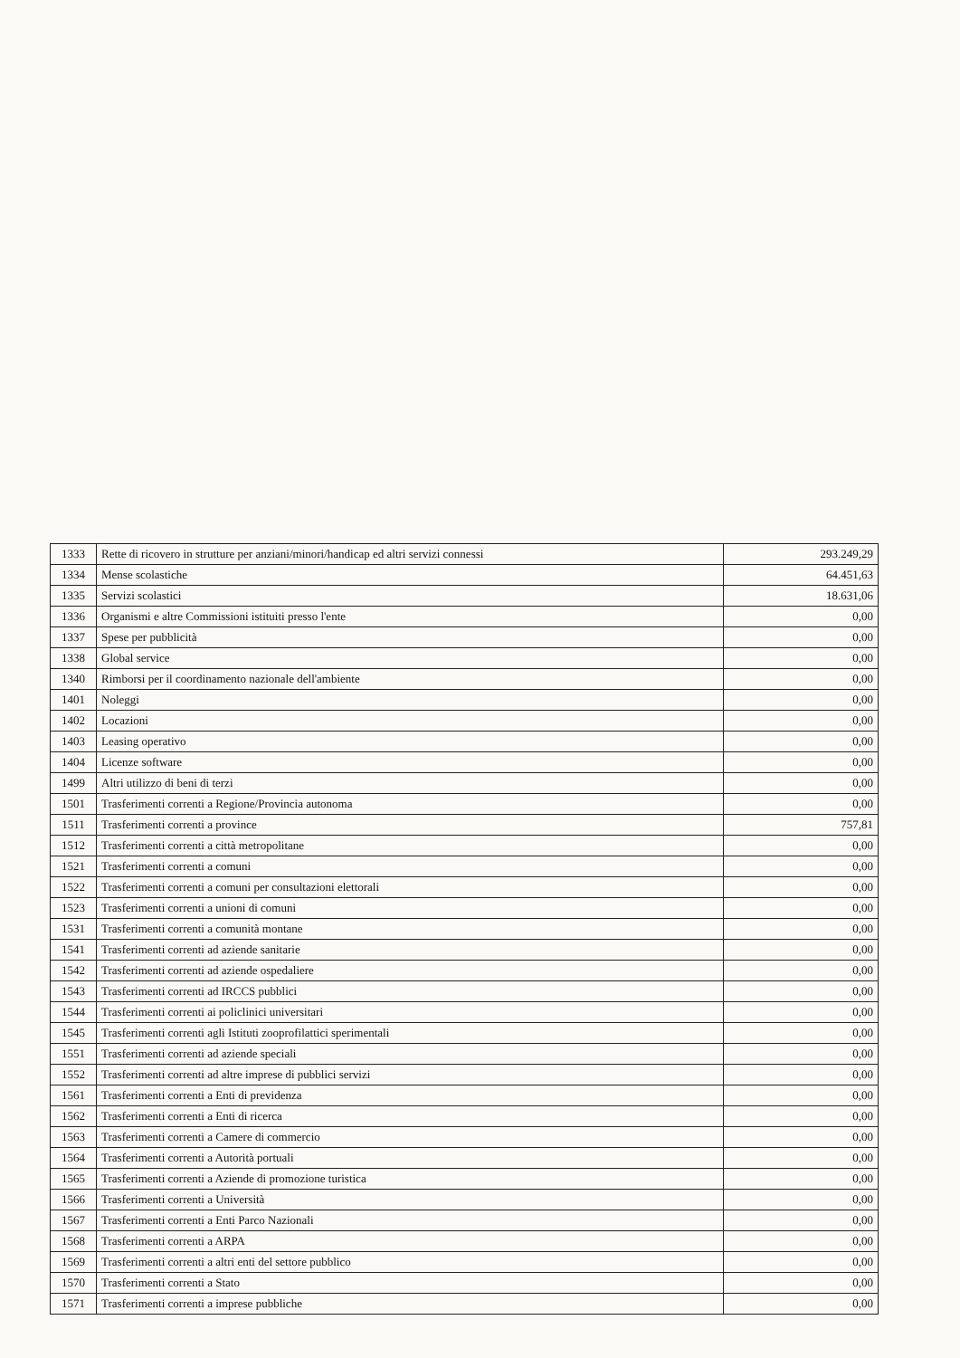| 1333 | Rette di ricovero in strutture per anziani/minori/handicap ed altri servizi connessi | 293.249,29 |
| 1334 | Mense scolastiche | 64.451,63 |
| 1335 | Servizi scolastici | 18.631,06 |
| 1336 | Organismi e altre Commissioni istituiti presso l'ente | 0,00 |
| 1337 | Spese per pubblicità | 0,00 |
| 1338 | Global service | 0,00 |
| 1340 | Rimborsi per il coordinamento nazionale dell'ambiente | 0,00 |
| 1401 | Noleggi | 0,00 |
| 1402 | Locazioni | 0,00 |
| 1403 | Leasing operativo | 0,00 |
| 1404 | Licenze software | 0,00 |
| 1499 | Altri utilizzo di beni di terzi | 0,00 |
| 1501 | Trasferimenti correnti a Regione/Provincia autonoma | 0,00 |
| 1511 | Trasferimenti correnti a province | 757,81 |
| 1512 | Trasferimenti correnti a città metropolitane | 0,00 |
| 1521 | Trasferimenti correnti a comuni | 0,00 |
| 1522 | Trasferimenti correnti a comuni per consultazioni elettorali | 0,00 |
| 1523 | Trasferimenti correnti a unioni di comuni | 0,00 |
| 1531 | Trasferimenti correnti a comunità montane | 0,00 |
| 1541 | Trasferimenti correnti ad aziende sanitarie | 0,00 |
| 1542 | Trasferimenti correnti ad aziende ospedaliere | 0,00 |
| 1543 | Trasferimenti correnti ad IRCCS pubblici | 0,00 |
| 1544 | Trasferimenti correnti ai policlinici universitari | 0,00 |
| 1545 | Trasferimenti correnti agli Istituti zooprofilattici sperimentali | 0,00 |
| 1551 | Trasferimenti correnti ad aziende speciali | 0,00 |
| 1552 | Trasferimenti correnti ad altre imprese di pubblici servizi | 0,00 |
| 1561 | Trasferimenti correnti a Enti di previdenza | 0,00 |
| 1562 | Trasferimenti correnti a Enti di ricerca | 0,00 |
| 1563 | Trasferimenti correnti a Camere di commercio | 0,00 |
| 1564 | Trasferimenti correnti a Autorità portuali | 0,00 |
| 1565 | Trasferimenti correnti a Aziende di promozione turistica | 0,00 |
| 1566 | Trasferimenti correnti a Università | 0,00 |
| 1567 | Trasferimenti correnti a Enti Parco Nazionali | 0,00 |
| 1568 | Trasferimenti correnti a ARPA | 0,00 |
| 1569 | Trasferimenti correnti a altri enti del settore pubblico | 0,00 |
| 1570 | Trasferimenti correnti a Stato | 0,00 |
| 1571 | Trasferimenti correnti a imprese pubbliche | 0,00 |